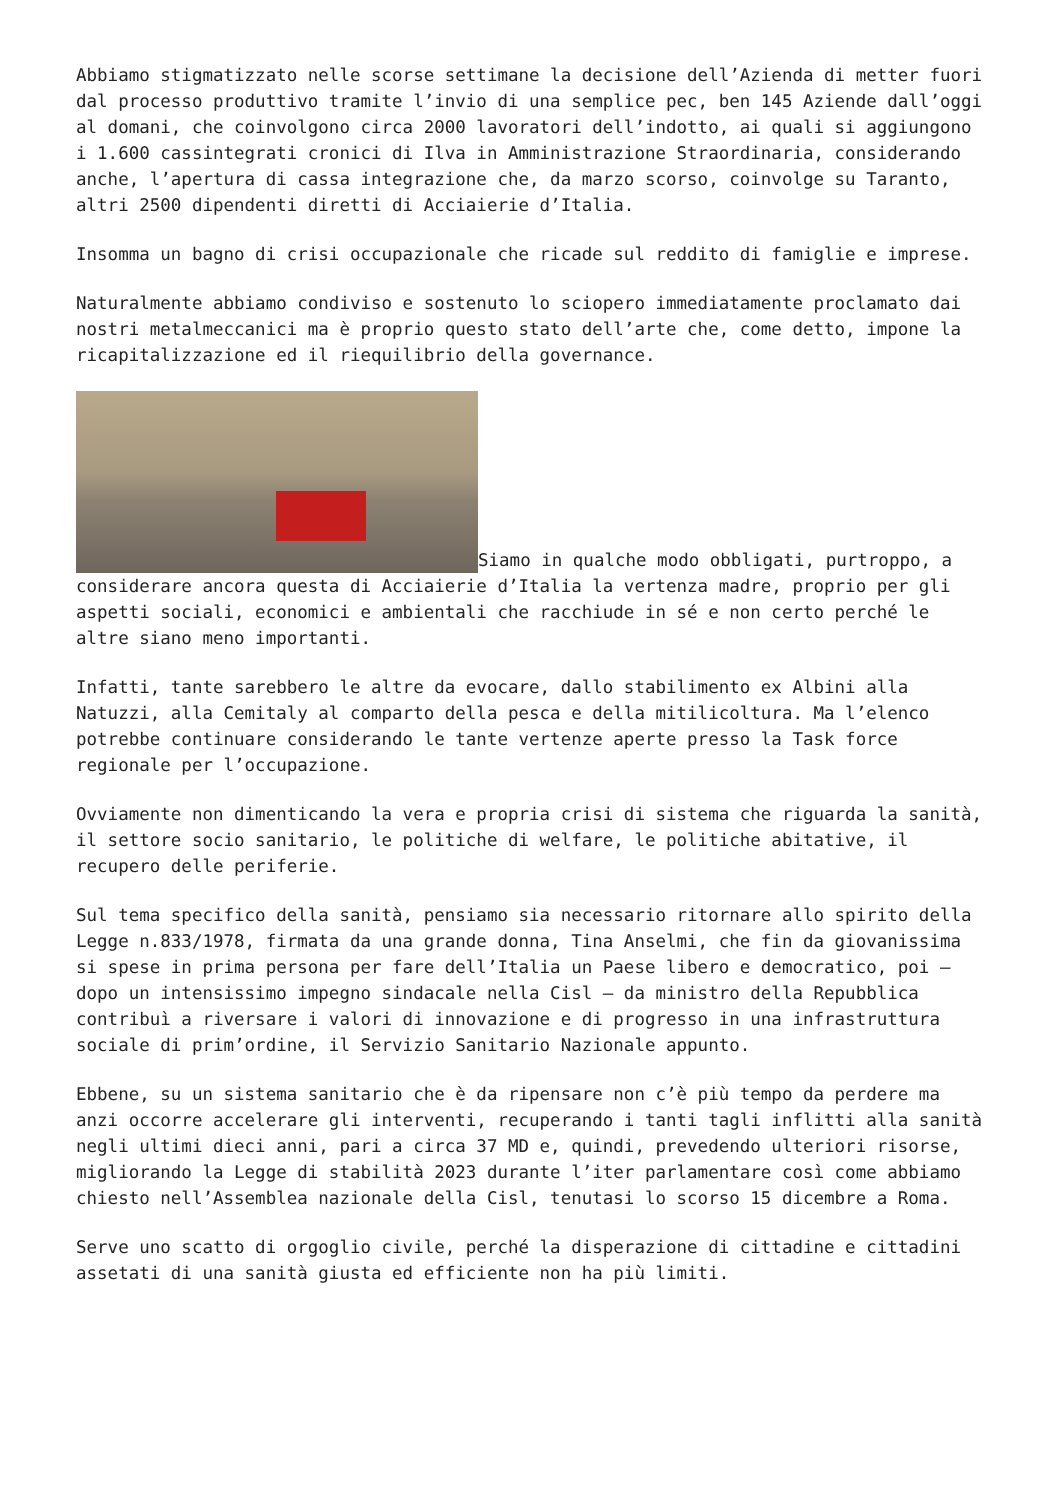Abbiamo stigmatizzato nelle scorse settimane la decisione dell’Azienda di metter fuori dal processo produttivo tramite l’invio di una semplice pec, ben 145 Aziende dall’oggi al domani, che coinvolgono circa 2000 lavoratori dell’indotto, ai quali si aggiungono i 1.600 cassintegrati cronici di Ilva in Amministrazione Straordinaria, considerando anche, l’apertura di cassa integrazione che, da marzo scorso, coinvolge su Taranto, altri 2500 dipendenti diretti di Acciaierie d’Italia.
Insomma un bagno di crisi occupazionale che ricade sul reddito di famiglie e imprese.
Naturalmente abbiamo condiviso e sostenuto lo sciopero immediatamente proclamato dai nostri metalmeccanici ma è proprio questo stato dell’arte che, come detto, impone la ricapitalizzazione ed il riequilibrio della governance.
Siamo in qualche modo obbligati, purtroppo, a considerare ancora questa di Acciaierie d’Italia la vertenza madre, proprio per gli aspetti sociali, economici e ambientali che racchiude in sé e non certo perché le altre siano meno importanti.
Infatti, tante sarebbero le altre da evocare, dallo stabilimento ex Albini alla Natuzzi, alla Cemitaly al comparto della pesca e della mitilicoltura. Ma l’elenco potrebbe continuare considerando le tante vertenze aperte presso la Task force regionale per l’occupazione.
Ovviamente non dimenticando la vera e propria crisi di sistema che riguarda la sanità, il settore socio sanitario, le politiche di welfare, le politiche abitative, il recupero delle periferie.
Sul tema specifico della sanità, pensiamo sia necessario ritornare allo spirito della Legge n.833/1978, firmata da una grande donna, Tina Anselmi, che fin da giovanissima si spese in prima persona per fare dell’Italia un Paese libero e democratico, poi – dopo un intensissimo impegno sindacale nella Cisl – da ministro della Repubblica contribuì a riversare i valori di innovazione e di progresso in una infrastruttura sociale di prim’ordine, il Servizio Sanitario Nazionale appunto.
Ebbene, su un sistema sanitario che è da ripensare non c’è più tempo da perdere ma anzi occorre accelerare gli interventi, recuperando i tanti tagli inflitti alla sanità negli ultimi dieci anni, pari a circa 37 MD e, quindi, prevedendo ulteriori risorse, migliorando la Legge di stabilità 2023 durante l’iter parlamentare così come abbiamo chiesto nell’Assemblea nazionale della Cisl, tenutasi lo scorso 15 dicembre a Roma.
Serve uno scatto di orgoglio civile, perché la disperazione di cittadine e cittadini assetati di una sanità giusta ed efficiente non ha più limiti.